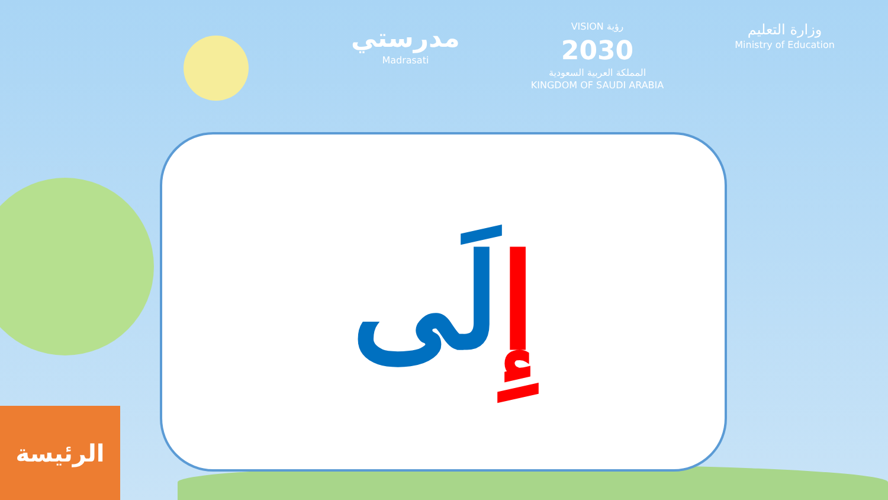مدرستي
Madrasati
VISION رؤية
2030
المملكة العربية السعودية
KINGDOM OF SAUDI ARABIA
وزارة التعليم
Ministry of Education
إِلَى
الرئيسة